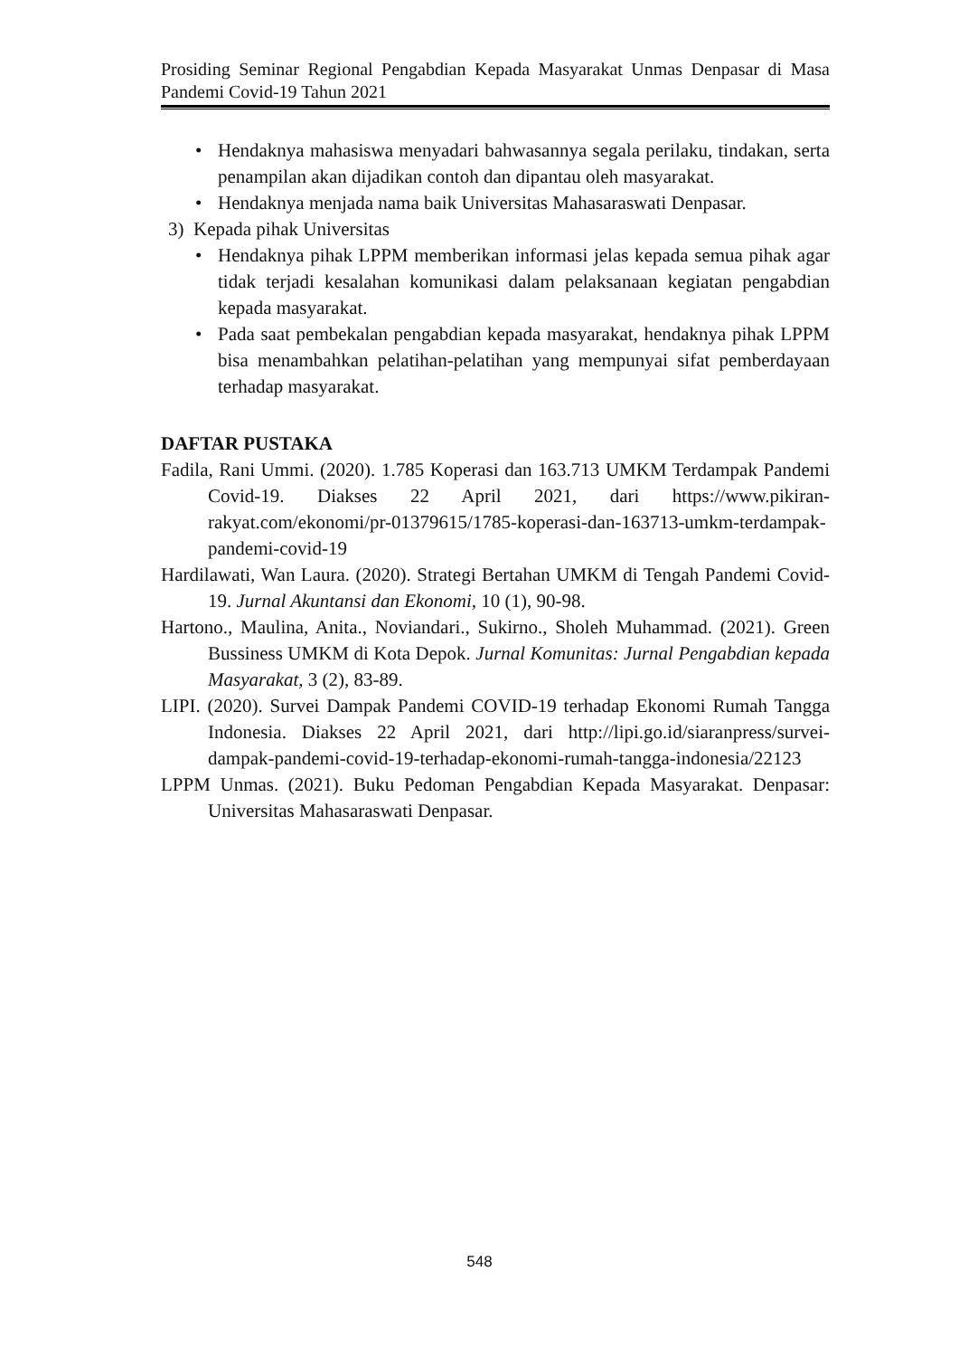Prosiding Seminar Regional Pengabdian Kepada Masyarakat Unmas Denpasar di Masa Pandemi Covid-19 Tahun 2021
• Hendaknya mahasiswa menyadari bahwasannya segala perilaku, tindakan, serta penampilan akan dijadikan contoh dan dipantau oleh masyarakat.
• Hendaknya menjada nama baik Universitas Mahasaraswati Denpasar.
3) Kepada pihak Universitas
• Hendaknya pihak LPPM memberikan informasi jelas kepada semua pihak agar tidak terjadi kesalahan komunikasi dalam pelaksanaan kegiatan pengabdian kepada masyarakat.
• Pada saat pembekalan pengabdian kepada masyarakat, hendaknya pihak LPPM bisa menambahkan pelatihan-pelatihan yang mempunyai sifat pemberdayaan terhadap masyarakat.
DAFTAR PUSTAKA
Fadila, Rani Ummi. (2020). 1.785 Koperasi dan 163.713 UMKM Terdampak Pandemi Covid-19. Diakses 22 April 2021, dari https://www.pikiran-rakyat.com/ekonomi/pr-01379615/1785-koperasi-dan-163713-umkm-terdampak-pandemi-covid-19
Hardilawati, Wan Laura. (2020). Strategi Bertahan UMKM di Tengah Pandemi Covid-19. Jurnal Akuntansi dan Ekonomi, 10 (1), 90-98.
Hartono., Maulina, Anita., Noviandari., Sukirno., Sholeh Muhammad. (2021). Green Bussiness UMKM di Kota Depok. Jurnal Komunitas: Jurnal Pengabdian kepada Masyarakat, 3 (2), 83-89.
LIPI. (2020). Survei Dampak Pandemi COVID-19 terhadap Ekonomi Rumah Tangga Indonesia. Diakses 22 April 2021, dari http://lipi.go.id/siaranpress/survei-dampak-pandemi-covid-19-terhadap-ekonomi-rumah-tangga-indonesia/22123
LPPM Unmas. (2021). Buku Pedoman Pengabdian Kepada Masyarakat. Denpasar: Universitas Mahasaraswati Denpasar.
548